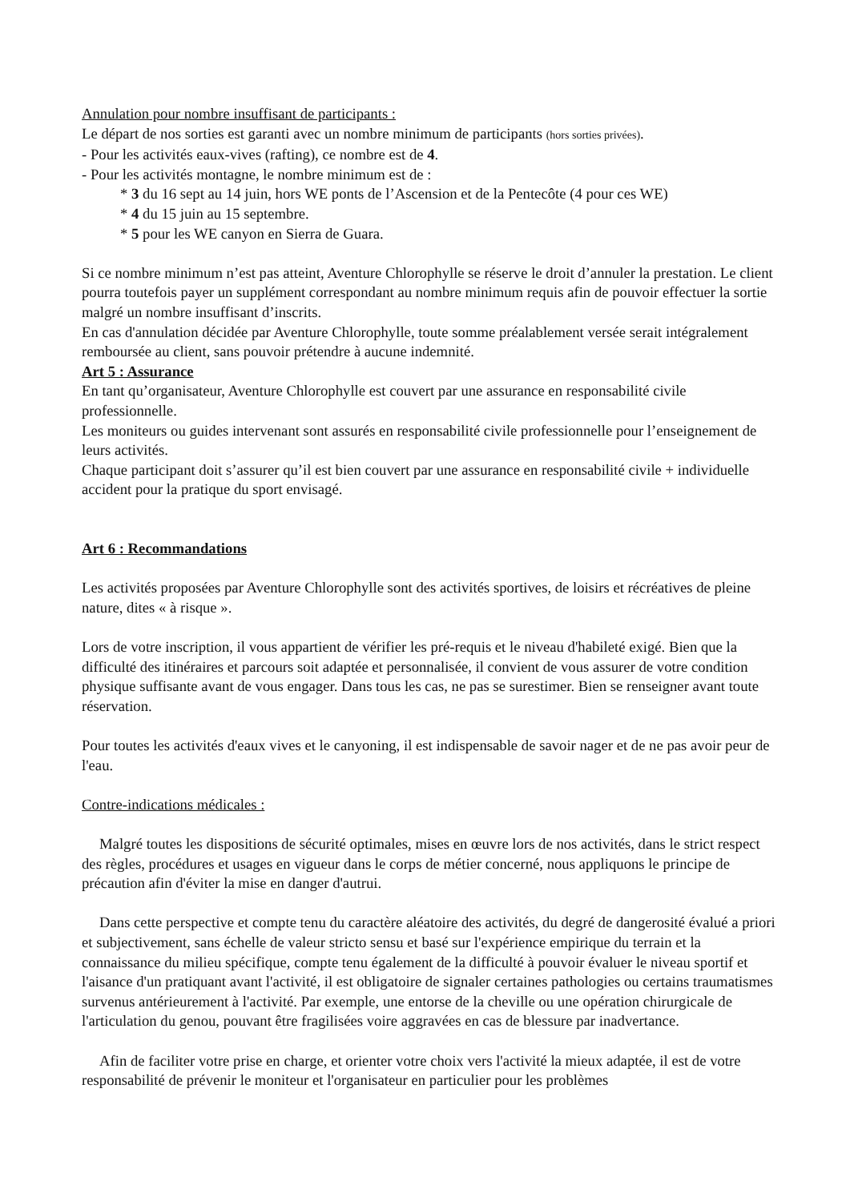Annulation pour nombre insuffisant de participants :
Le départ de nos sorties est garanti avec un nombre minimum de participants (hors sorties privées).
- Pour les activités eaux-vives (rafting), ce nombre est de 4.
- Pour les activités montagne, le nombre minimum est de :
* 3 du 16 sept au 14 juin, hors WE ponts de l’Ascension et de la Pentecôte (4 pour ces WE)
* 4 du 15 juin au 15 septembre.
* 5 pour les WE canyon en Sierra de Guara.
Si ce nombre minimum n’est pas atteint, Aventure Chlorophylle se réserve le droit d’annuler la prestation. Le client pourra toutefois payer un supplément correspondant au nombre minimum requis afin de pouvoir effectuer la sortie malgré un nombre insuffisant d’inscrits.
En cas d'annulation décidée par Aventure Chlorophylle, toute somme préalablement versée serait intégralement remboursée au client, sans pouvoir prétendre à aucune indemnité.
Art 5 : Assurance
En tant qu’organisateur, Aventure Chlorophylle est couvert par une assurance en responsabilité civile professionnelle.
Les moniteurs ou guides intervenant sont assurés en responsabilité civile professionnelle pour l’enseignement de leurs activités.
Chaque participant doit s’assurer qu’il est bien couvert par une assurance en responsabilité civile + individuelle accident pour la pratique du sport envisagé.
Art 6 : Recommandations
Les activités proposées par Aventure Chlorophylle sont des activités sportives, de loisirs et récréatives de pleine nature, dites « à risque ».
Lors de votre inscription, il vous appartient de vérifier les pré-requis et le niveau d'habileté exigé. Bien que la difficulté des itinéraires et parcours soit adaptée et personnalisée, il convient de vous assurer de votre condition physique suffisante avant de vous engager. Dans tous les cas, ne pas se surestimer. Bien se renseigner avant toute réservation.
Pour toutes les activités d'eaux vives et le canyoning, il est indispensable de savoir nager et de ne pas avoir peur de l'eau.
Contre-indications médicales :
Malgré toutes les dispositions de sécurité optimales, mises en œuvre lors de nos activités, dans le strict respect des règles, procédures et usages en vigueur dans le corps de métier concerné, nous appliquons le principe de précaution afin d'éviter la mise en danger d'autrui.
Dans cette perspective et compte tenu du caractère aléatoire des activités, du degré de dangerosité évalué a priori et subjectivement, sans échelle de valeur stricto sensu et basé sur l'expérience empirique du terrain et la connaissance du milieu spécifique, compte tenu également de la difficulté à pouvoir évaluer le niveau sportif et l'aisance d'un pratiquant avant l'activité, il est obligatoire de signaler certaines pathologies ou certains traumatismes survenus antérieurement à l'activité. Par exemple, une entorse de la cheville ou une opération chirurgicale de l'articulation du genou, pouvant être fragilisées voire aggravées en cas de blessure par inadvertance.
Afin de faciliter votre prise en charge, et orienter votre choix vers l'activité la mieux adaptée, il est de votre responsabilité de prévenir le moniteur et l'organisateur en particulier pour les problèmes